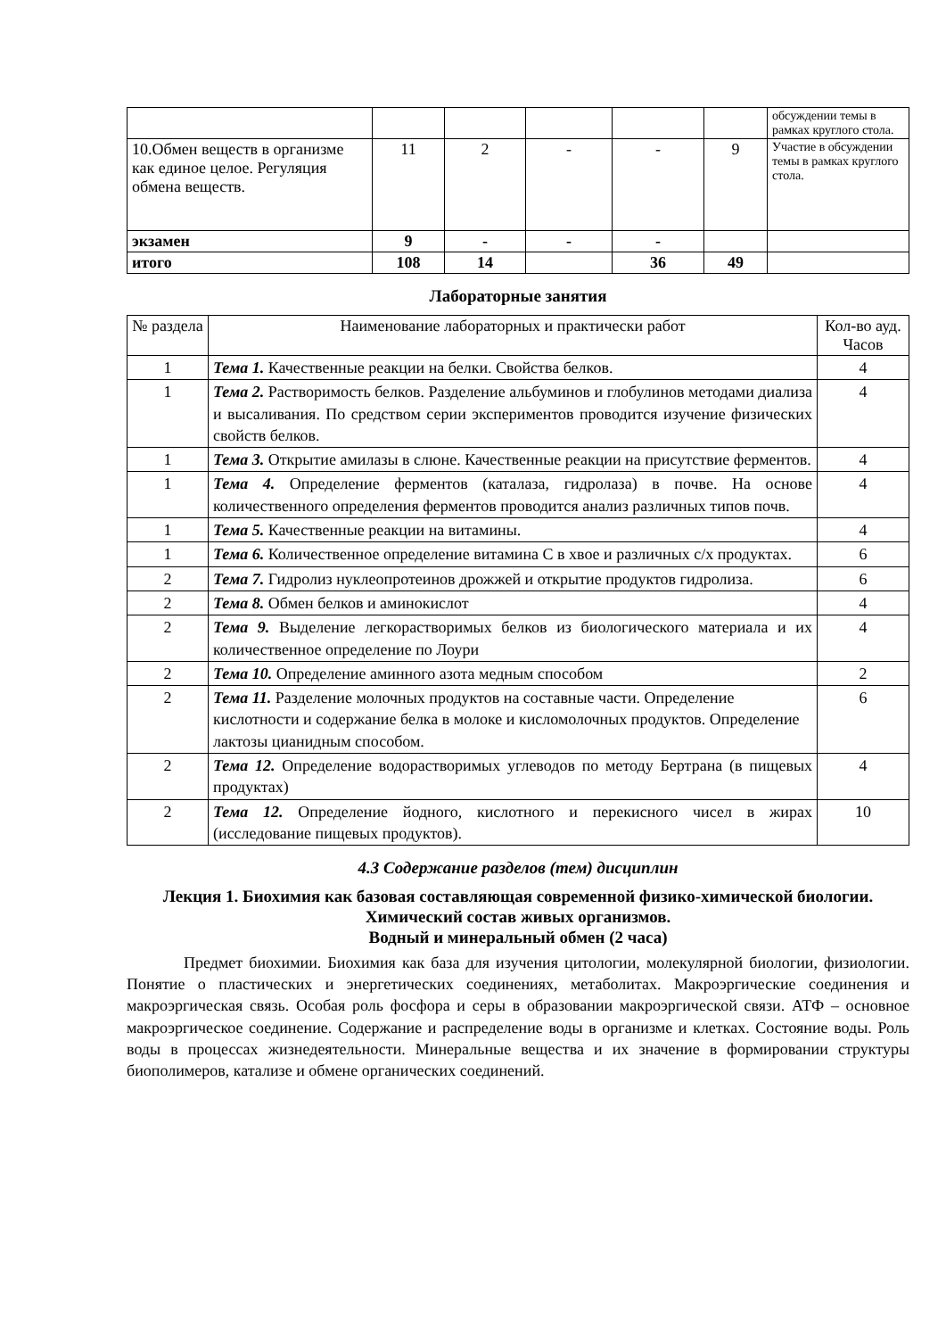| | | | | | | обсуждении темы в рамках круглого стола. |
| 10.Обмен веществ в организме как единое целое. Регуляция обмена веществ. | 11 | 2 | - | - | 9 | Участие в обсуждении темы в рамках круглого стола. |
| экзамен | 9 | - | - | - | | |
| итого | 108 | 14 | | 36 | 49 | |
Лабораторные занятия
| № раздела | Наименование лабораторных и практически работ | Кол-во ауд. Часов |
| --- | --- | --- |
| 1 | Тема 1. Качественные реакции на белки. Свойства белков. | 4 |
| 1 | Тема 2. Растворимость белков. Разделение альбуминов и глобулинов методами диализа и высаливания. По средством серии экспериментов проводится изучение физических свойств белков. | 4 |
| 1 | Тема 3. Открытие амилазы в слюне. Качественные реакции на присутствие ферментов. | 4 |
| 1 | Тема 4. Определение ферментов (каталаза, гидролаза) в почве. На основе количественного определения ферментов проводится анализ различных типов почв. | 4 |
| 1 | Тема 5. Качественные реакции на витамины. | 4 |
| 1 | Тема 6. Количественное определение витамина С в хвое и различных с/х продуктах. | 6 |
| 2 | Тема 7. Гидролиз нуклеопротеинов дрожжей и открытие продуктов гидролиза. | 6 |
| 2 | Тема 8. Обмен белков и аминокислот | 4 |
| 2 | Тема 9. Выделение легкорастворимых белков из биологического материала и их количественное определение по Лоури | 4 |
| 2 | Тема 10. Определение аминного азота медным способом | 2 |
| 2 | Тема 11. Разделение молочных продуктов на составные части. Определение кислотности и содержание белка в молоке и кисломолочных продуктов. Определение лактозы цианидным способом. | 6 |
| 2 | Тема 12. Определение водорастворимых углеводов по методу Бертрана (в пищевых продуктах) | 4 |
| 2 | Тема 12. Определение йодного, кислотного и перекисного чисел в жирах (исследование пищевых продуктов). | 10 |
4.3 Содержание разделов (тем) дисциплин
Лекция 1. Биохимия как базовая составляющая современной физико-химической биологии. Химический состав живых организмов.
Водный и минеральный обмен (2 часа)
Предмет биохимии. Биохимия как база для изучения цитологии, молекулярной биологии, физиологии. Понятие о пластических и энергетических соединениях, метаболитах. Макроэргические соединения и макроэргическая связь. Особая роль фосфора и серы в образовании макроэргической связи. АТФ – основное макроэргическое соединение. Содержание и распределение воды в организме и клетках. Состояние воды. Роль воды в процессах жизнедеятельности. Минеральные вещества и их значение в формировании структуры биополимеров, катализе и обмене органических соединений.